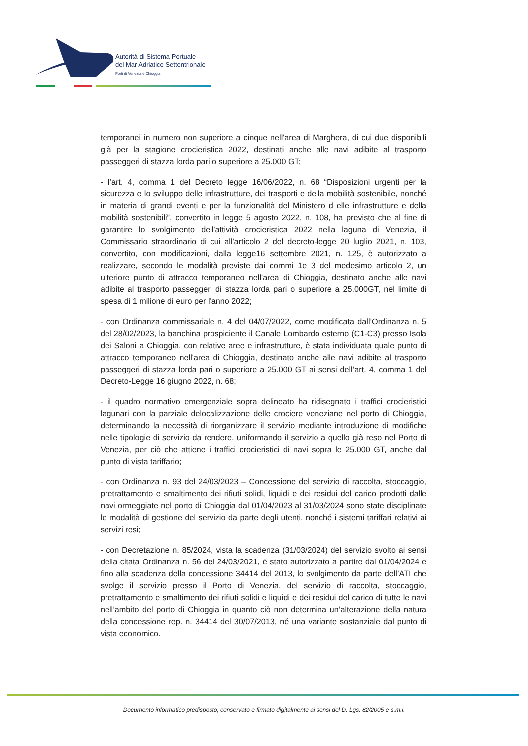Autorità di Sistema Portuale
del Mar Adriatico Settentrionale
Porti di Venezia e Chioggia
temporanei in numero non superiore a cinque nell'area di Marghera, di cui due disponibili già per la stagione crocieristica 2022, destinati anche alle navi adibite al trasporto passeggeri di stazza lorda pari o superiore a 25.000 GT;
- l’art. 4, comma 1 del Decreto legge 16/06/2022, n. 68 “Disposizioni urgenti per la sicurezza e lo sviluppo delle infrastrutture, dei trasporti e della mobilità sostenibile, nonché in materia di grandi eventi e per la funzionalità del Ministero d elle infrastrutture e della mobilità sostenibili”, convertito in legge 5 agosto 2022, n. 108, ha previsto che al fine di garantire lo svolgimento dell'attività crocieristica 2022 nella laguna di Venezia, il Commissario straordinario di cui all'articolo 2 del decreto-legge 20 luglio 2021, n. 103, convertito, con modificazioni, dalla legge16 settembre 2021, n. 125, è autorizzato a realizzare, secondo le modalità previste dai commi 1e 3 del medesimo articolo 2, un ulteriore punto di attracco temporaneo nell'area di Chioggia, destinato anche alle navi adibite al trasporto passeggeri di stazza lorda pari o superiore a 25.000GT, nel limite di spesa di 1 milione di euro per l'anno 2022;
- con Ordinanza commissariale n. 4 del 04/07/2022, come modificata dall’Ordinanza n. 5 del 28/02/2023, la banchina prospiciente il Canale Lombardo esterno (C1-C3) presso Isola dei Saloni a Chioggia, con relative aree e infrastrutture, è stata individuata quale punto di attracco temporaneo nell'area di Chioggia, destinato anche alle navi adibite al trasporto passeggeri di stazza lorda pari o superiore a 25.000 GT ai sensi dell’art. 4, comma 1 del Decreto-Legge 16 giugno 2022, n. 68;
- il quadro normativo emergenziale sopra delineato ha ridisegnato i traffici crocieristici lagunari con la parziale delocalizzazione delle crociere veneziane nel porto di Chioggia, determinando la necessità di riorganizzare il servizio mediante introduzione di modifiche nelle tipologie di servizio da rendere, uniformando il servizio a quello già reso nel Porto di Venezia, per ciò che attiene i traffici crocieristici di navi sopra le 25.000 GT, anche dal punto di vista tariffario;
- con Ordinanza n. 93 del 24/03/2023 – Concessione del servizio di raccolta, stoccaggio, pretrattamento e smaltimento dei rifiuti solidi, liquidi e dei residui del carico prodotti dalle navi ormeggiate nel porto di Chioggia dal 01/04/2023 al 31/03/2024 sono state disciplinate le modalità di gestione del servizio da parte degli utenti, nonché i sistemi tariffari relativi ai servizi resi;
- con Decretazione n. 85/2024, vista la scadenza (31/03/2024) del servizio svolto ai sensi della citata Ordinanza n. 56 del 24/03/2021, è stato autorizzato a partire dal 01/04/2024 e fino alla scadenza della concessione 34414 del 2013, lo svolgimento da parte dell’ATI che svolge il servizio presso il Porto di Venezia, del servizio di raccolta, stoccaggio, pretrattamento e smaltimento dei rifiuti solidi e liquidi e dei residui del carico di tutte le navi nell’ambito del porto di Chioggia in quanto ciò non determina un’alterazione della natura della concessione rep. n. 34414 del 30/07/2013, né una variante sostanziale dal punto di vista economico.
Documento informatico predisposto, conservato e firmato digitalmente ai sensi del D. Lgs. 82/2005 e s.m.i.